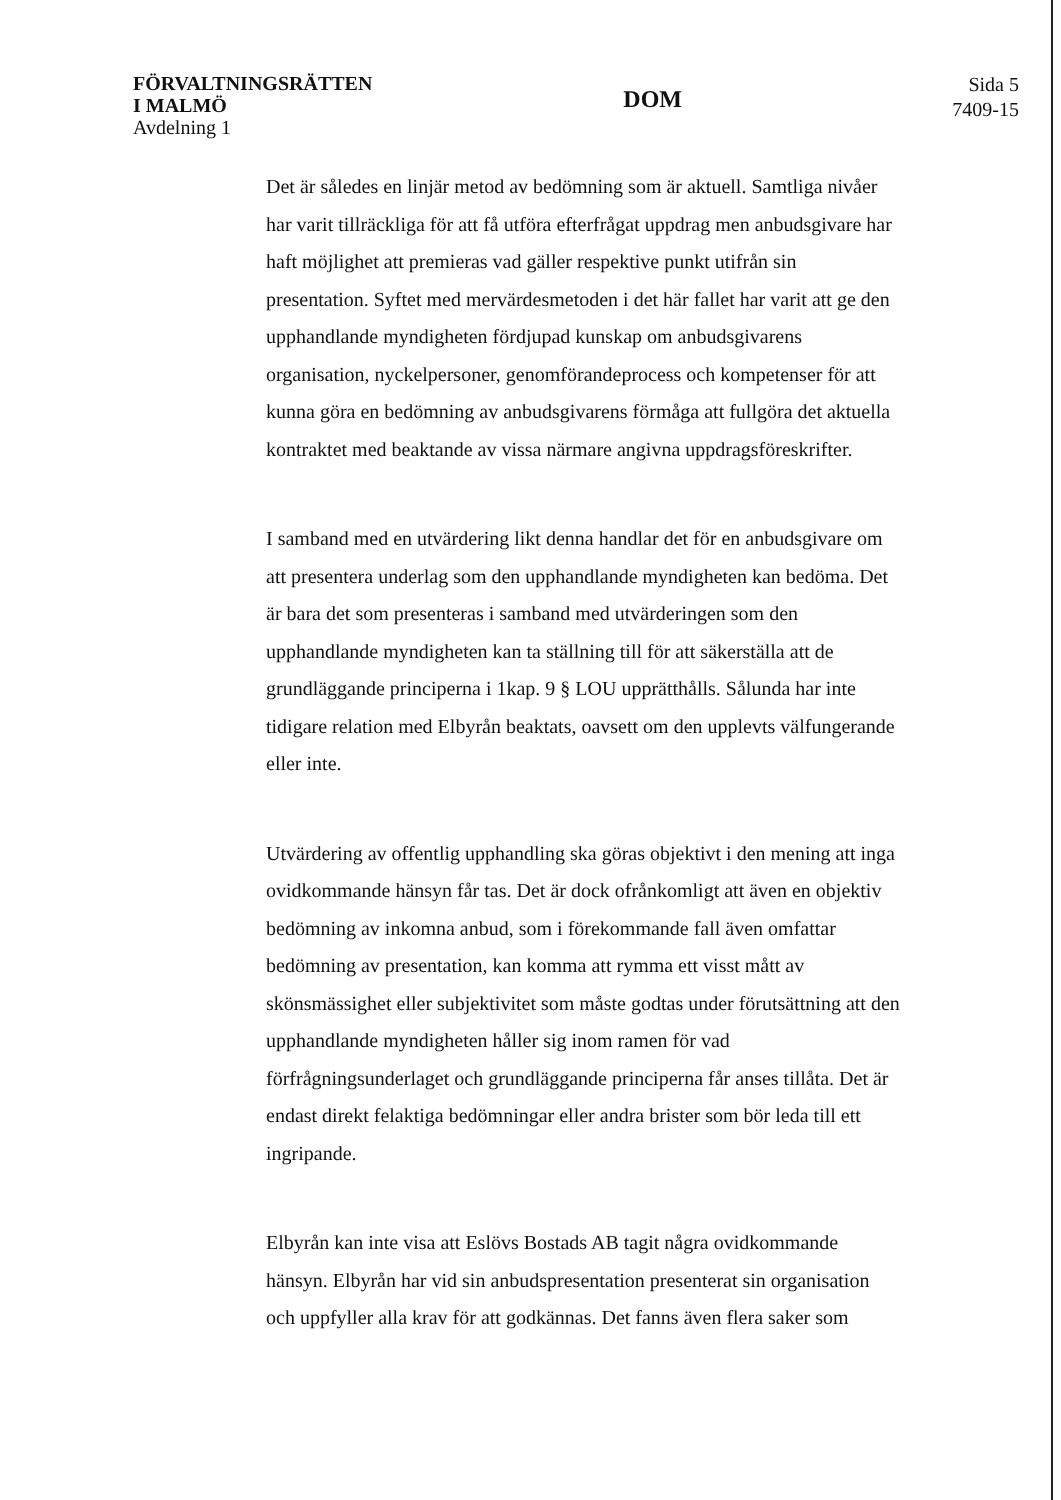FÖRVALTNINGSRÄTTEN
I MALMÖ
Avdelning 1
DOM
Sida 5
7409-15
Det är således en linjär metod av bedömning som är aktuell. Samtliga nivåer har varit tillräckliga för att få utföra efterfrågat uppdrag men anbudsgivare har haft möjlighet att premieras vad gäller respektive punkt utifrån sin presentation. Syftet med mervärdesmetoden i det här fallet har varit att ge den upphandlande myndigheten fördjupad kunskap om anbudsgivarens organisation, nyckelpersoner, genomförandeprocess och kompetenser för att kunna göra en bedömning av anbudsgivarens förmåga att fullgöra det aktuella kontraktet med beaktande av vissa närmare angivna uppdragsföreskrifter.
I samband med en utvärdering likt denna handlar det för en anbudsgivare om att presentera underlag som den upphandlande myndigheten kan bedöma. Det är bara det som presenteras i samband med utvärderingen som den upphandlande myndigheten kan ta ställning till för att säkerställa att de grundläggande principerna i 1kap. 9 § LOU upprätthålls. Sålunda har inte tidigare relation med Elbyrån beaktats, oavsett om den upplevts välfungerande eller inte.
Utvärdering av offentlig upphandling ska göras objektivt i den mening att inga ovidkommande hänsyn får tas. Det är dock ofrånkomligt att även en objektiv bedömning av inkomna anbud, som i förekommande fall även omfattar bedömning av presentation, kan komma att rymma ett visst mått av skönsmässighet eller subjektivitet som måste godtas under förutsättning att den upphandlande myndigheten håller sig inom ramen för vad förfrågningsunderlaget och grundläggande principerna får anses tillåta. Det är endast direkt felaktiga bedömningar eller andra brister som bör leda till ett ingripande.
Elbyrån kan inte visa att Eslövs Bostads AB tagit några ovidkommande hänsyn. Elbyrån har vid sin anbudspresentation presenterat sin organisation och uppfyller alla krav för att godkännas. Det fanns även flera saker som